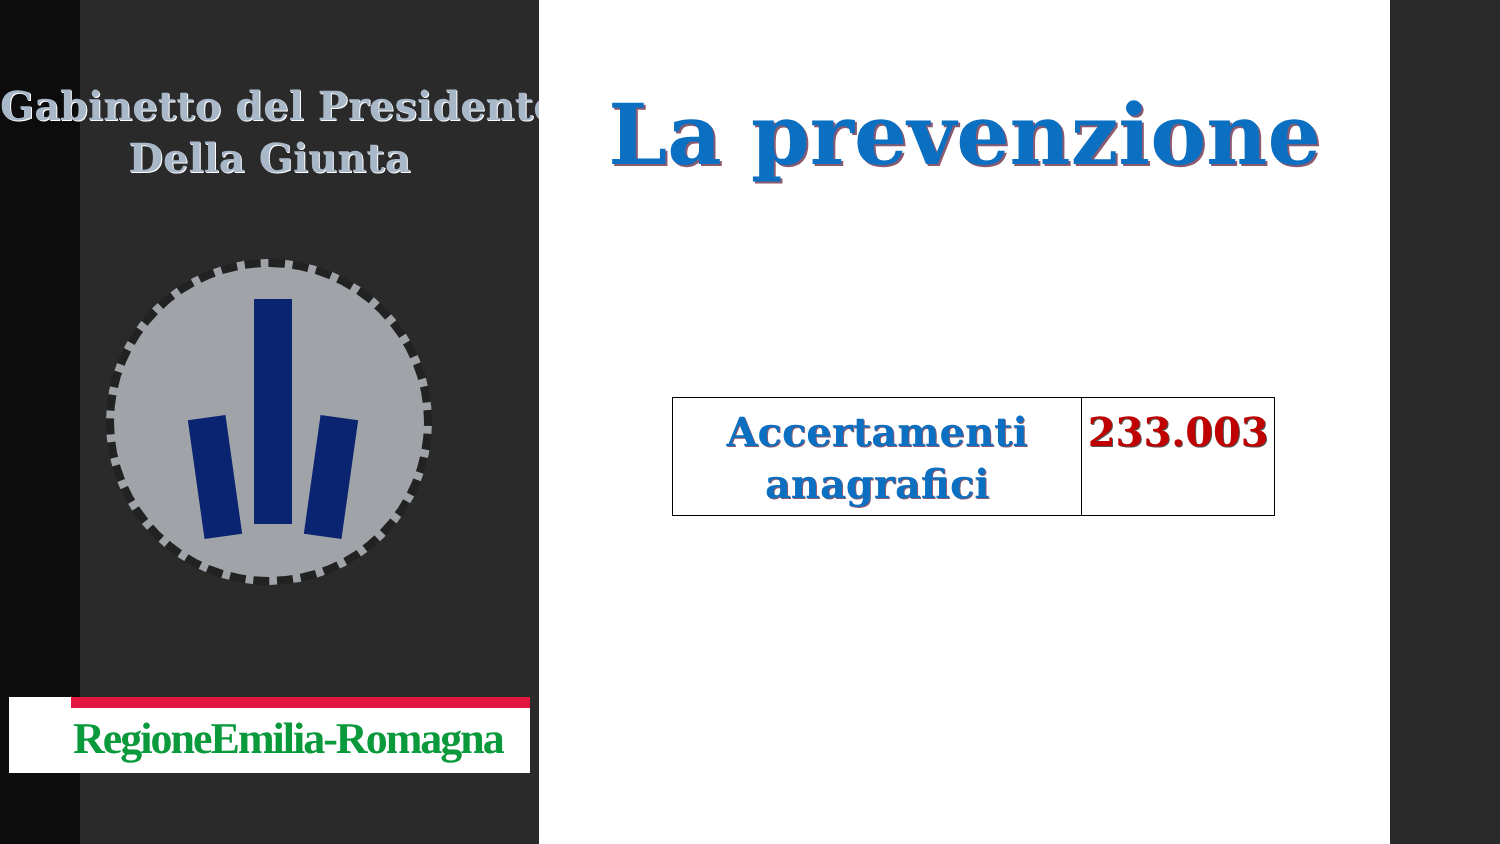Gabinetto del Presidente
Della Giunta
RegioneEmilia-Romagna
La prevenzione
| Accertamenti anagrafici | 233.003 |